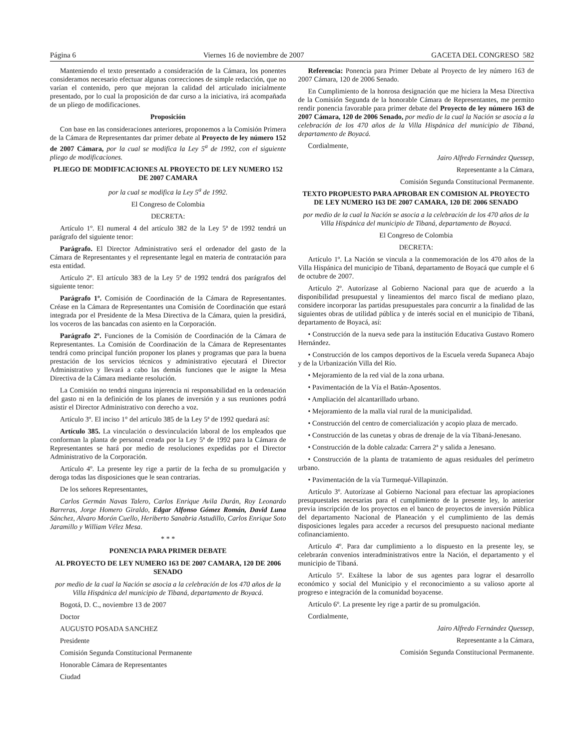Página 6 Viernes 16 de noviembre de 2007 GACETA DEL CONGRESO 582
Manteniendo el texto presentado a consideración de la Cámara, los ponentes consideramos necesario efectuar algunas correcciones de simple redacción, que no varían el contenido, pero que mejoran la calidad del articulado inicialmente presentado, por lo cual la proposición de dar curso a la iniciativa, irá acompañada de un pliego de modificaciones.
Proposición
Con base en las consideraciones anteriores, proponemos a la Comisión Primera de la Cámara de Representantes dar primer debate al Proyecto de ley número 152 de 2007 Cámara, por la cual se modifica la Ley 5<sup>a</sup> de 1992, con el siguiente pliego de modificaciones.
PLIEGO DE MODIFICACIONES AL PROYECTO DE LEY NUMERO 152 DE 2007 CAMARA
por la cual se modifica la Ley 5<sup>a</sup> de 1992.
El Congreso de Colombia
DECRETA:
Artículo 1º. El numeral 4 del artículo 382 de la Ley 5ª de 1992 tendrá un parágrafo del siguiente tenor:
Parágrafo. El Director Administrativo será el ordenador del gasto de la Cámara de Representantes y el representante legal en materia de contratación para esta entidad.
Artículo 2º. El artículo 383 de la Ley 5ª de 1992 tendrá dos parágrafos del siguiente tenor:
Parágrafo 1º. Comisión de Coordinación de la Cámara de Representantes. Créase en la Cámara de Representantes una Comisión de Coordinación que estará integrada por el Presidente de la Mesa Directiva de la Cámara, quien la presidirá, los voceros de las bancadas con asiento en la Corporación.
Parágrafo 2º. Funciones de la Comisión de Coordinación de la Cámara de Representantes. La Comisión de Coordinación de la Cámara de Representantes tendrá como principal función proponer los planes y programas que para la buena prestación de los servicios técnicos y administrativo ejecutará el Director Administrativo y llevará a cabo las demás funciones que le asigne la Mesa Directiva de la Cámara mediante resolución.
La Comisión no tendrá ninguna injerencia ni responsabilidad en la ordenación del gasto ni en la definición de los planes de inversión y a sus reuniones podrá asistir el Director Administrativo con derecho a voz.
Artículo 3º. El inciso 1° del artículo 385 de la Ley 5ª de 1992 quedará así:
Artículo 385. La vinculación o desvinculación laboral de los empleados que conforman la planta de personal creada por la Ley 5ª de 1992 para la Cámara de Representantes se hará por medio de resoluciones expedidas por el Director Administrativo de la Corporación.
Artículo 4º. La presente ley rige a partir de la fecha de su promulgación y deroga todas las disposiciones que le sean contrarias.
De los señores Representantes,
Carlos Germán Navas Talero, Carlos Enrique Avila Durán, Roy Leonardo Barreras, Jorge Homero Giraldo, Edgar Alfonso Gómez Román, David Luna Sánchez, Alvaro Morón Cuello, Heriberto Sanabria Astudillo, Carlos Enrique Soto Jaramillo y William Vélez Mesa.
* * *
PONENCIA PARA PRIMER DEBATE
AL PROYECTO DE LEY NUMERO 163 DE 2007 CAMARA, 120 DE 2006 SENADO
por medio de la cual la Nación se asocia a la celebración de los 470 años de la Villa Hispánica del municipio de Tibaná, departamento de Boyacá.
Bogotá, D. C., noviembre 13 de 2007
Doctor
AUGUSTO POSADA SANCHEZ
Presidente
Comisión Segunda Constitucional Permanente
Honorable Cámara de Representantes
Ciudad
Referencia: Ponencia para Primer Debate al Proyecto de ley número 163 de 2007 Cámara, 120 de 2006 Senado.
En Cumplimiento de la honrosa designación que me hiciera la Mesa Directiva de la Comisión Segunda de la honorable Cámara de Representantes, me permito rendir ponencia favorable para primer debate del Proyecto de ley número 163 de 2007 Cámara, 120 de 2006 Senado, por medio de la cual la Nación se asocia a la celebración de los 470 años de la Villa Hispánica del municipio de Tibaná, departamento de Boyacá.
Cordialmente,
Jairo Alfredo Fernández Quessep,
Representante a la Cámara,
Comisión Segunda Constitucional Permanente.
TEXTO PROPUESTO PARA APROBAR EN COMISION AL PROYECTO DE LEY NUMERO 163 DE 2007 CAMARA, 120 DE 2006 SENADO
por medio de la cual la Nación se asocia a la celebración de los 470 años de la Villa Hispánica del municipio de Tibaná, departamento de Boyacá.
El Congreso de Colombia
DECRETA:
Artículo 1º. La Nación se vincula a la conmemoración de los 470 años de la Villa Hispánica del municipio de Tibaná, departamento de Boyacá que cumple el 6 de octubre de 2007.
Artículo 2º. Autorízase al Gobierno Nacional para que de acuerdo a la disponibilidad presupuestal y lineamientos del marco fiscal de mediano plazo, considere incorporar las partidas presupuestales para concurrir a la finalidad de las siguientes obras de utilidad pública y de interés social en el municipio de Tibaná, departamento de Boyacá, así:
• Construcción de la nueva sede para la institución Educativa Gustavo Romero Hernández.
• Construcción de los campos deportivos de la Escuela vereda Supaneca Abajo y de la Urbanización Villa del Río.
• Mejoramiento de la red vial de la zona urbana.
• Pavimentación de la Vía el Batán-Aposentos.
• Ampliación del alcantarillado urbano.
• Mejoramiento de la malla vial rural de la municipalidad.
• Construcción del centro de comercialización y acopio plaza de mercado.
• Construcción de las cunetas y obras de drenaje de la vía Tibaná-Jenesano.
• Construcción de la doble calzada: Carrera 2ª y salida a Jenesano.
• Construcción de la planta de tratamiento de aguas residuales del perímetro urbano.
• Pavimentación de la vía Turmequé-Villapinzón.
Artículo 3º. Autorízase al Gobierno Nacional para efectuar las apropiaciones presupuestales necesarias para el cumplimiento de la presente ley, lo anterior previa inscripción de los proyectos en el banco de proyectos de inversión Pública del departamento Nacional de Planeación y el cumplimiento de las demás disposiciones legales para acceder a recursos del presupuesto nacional mediante cofinanciamiento.
Artículo 4º. Para dar cumplimiento a lo dispuesto en la presente ley, se celebrarán convenios interadministrativos entre la Nación, el departamento y el municipio de Tibaná.
Artículo 5º. Exáltese la labor de sus agentes para lograr el desarrollo económico y social del Municipio y el reconocimiento a su valioso aporte al progreso e integración de la comunidad boyacense.
Artículo 6º. La presente ley rige a partir de su promulgación.
Cordialmente,
Jairo Alfredo Fernández Quessep,
Representante a la Cámara,
Comisión Segunda Constitucional Permanente.